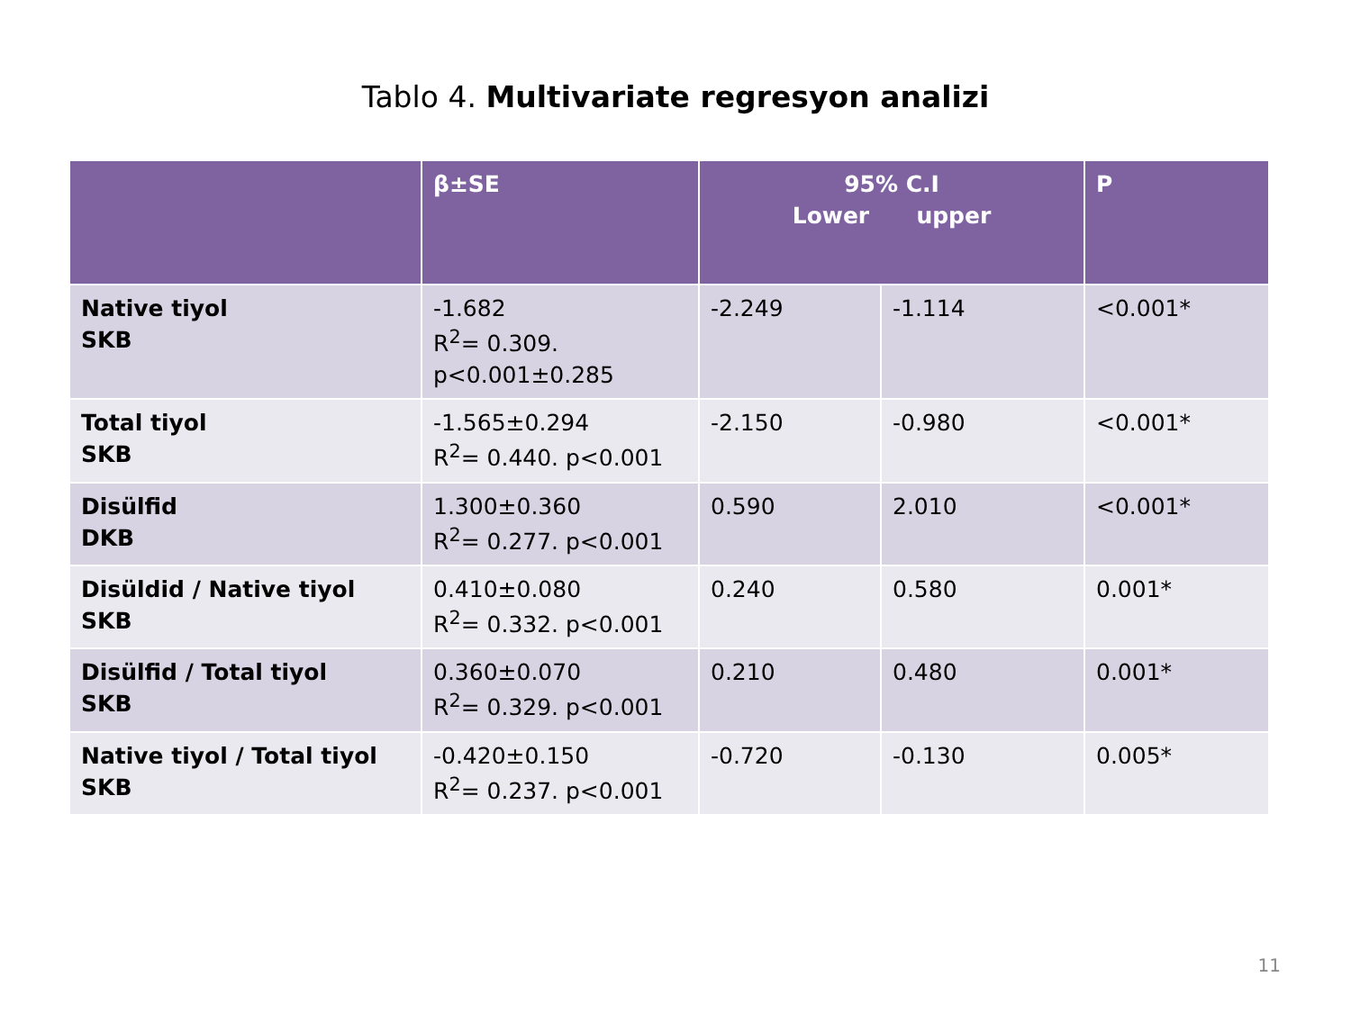Tablo 4. Multivariate regresyon analizi
| | β±SE | 95% C.I Lower upper | | P |
| --- | --- | --- | --- | --- |
| Native tiyol SKB | -1.682 R<sup>2</sup>= 0.309. p<0.001±0.285 | -2.249 | -1.114 | <0.001* |
| Total tiyol SKB | -1.565±0.294 R<sup>2</sup>= 0.440. p<0.001 | -2.150 | -0.980 | <0.001* |
| Disülfid DKB | 1.300±0.360 R<sup>2</sup>= 0.277. p<0.001 | 0.590 | 2.010 | <0.001* |
| Disüldid / Native tiyol SKB | 0.410±0.080 R<sup>2</sup>= 0.332. p<0.001 | 0.240 | 0.580 | 0.001* |
| Disülfid / Total tiyol SKB | 0.360±0.070 R<sup>2</sup>= 0.329. p<0.001 | 0.210 | 0.480 | 0.001* |
| Native tiyol / Total tiyol SKB | -0.420±0.150 R<sup>2</sup>= 0.237. p<0.001 | -0.720 | -0.130 | 0.005* |
11